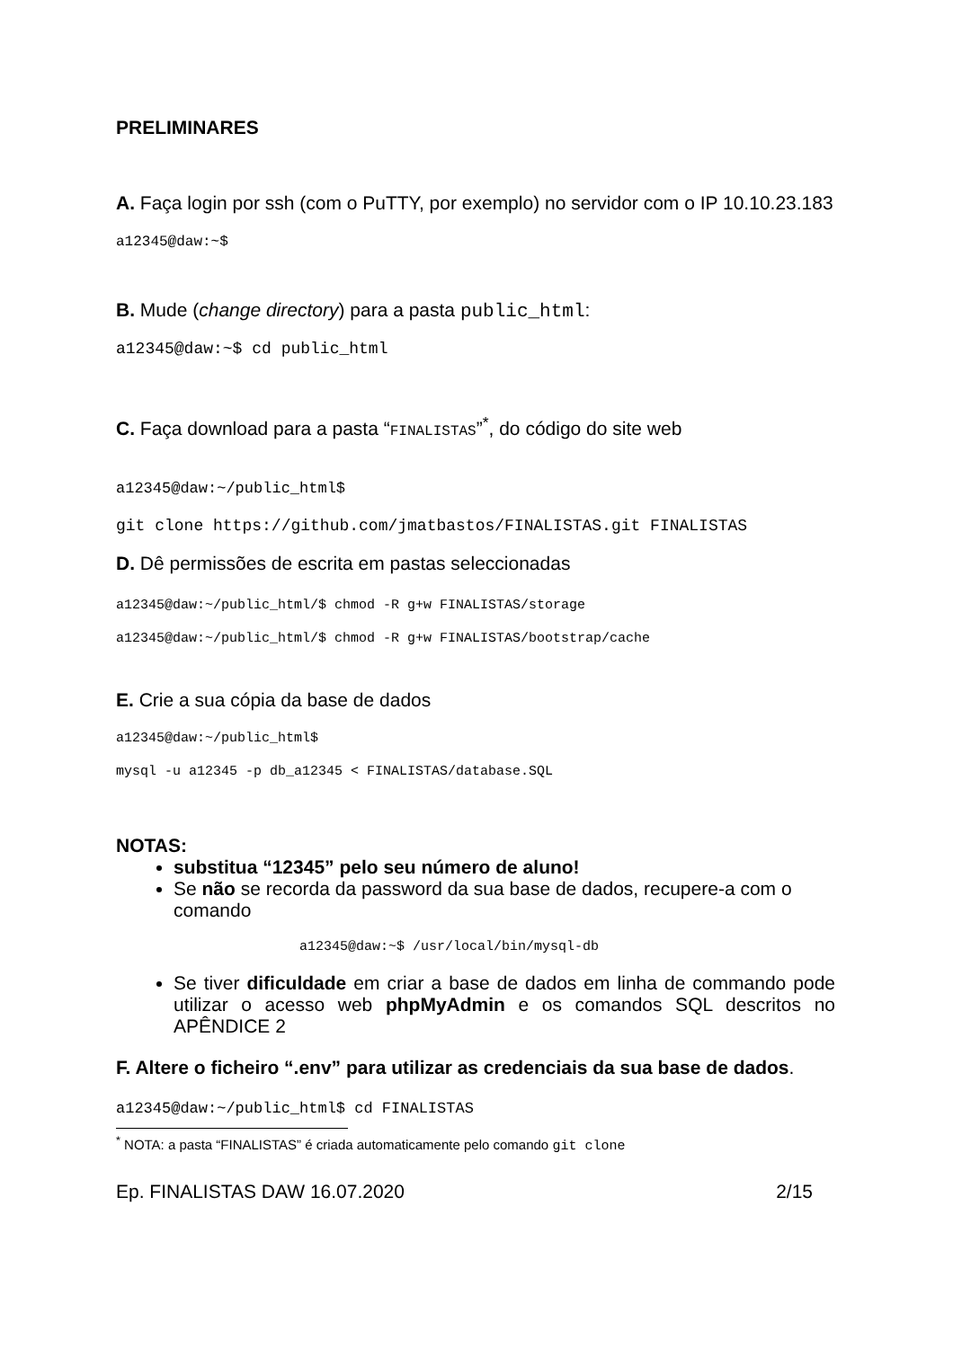PRELIMINARES
A. Faça login por ssh (com o PuTTY, por exemplo) no servidor com o IP 10.10.23.183
a12345@daw:~$
B. Mude (change directory) para a pasta public_html:
a12345@daw:~$ cd public_html
C. Faça download para a pasta “FINALISTAS”<sup>*</sup>, do código do site web
a12345@daw:~/public_html$
git clone https://github.com/jmatbastos/FINALISTAS.git FINALISTAS
D. Dê permissões de escrita em pastas seleccionadas
a12345@daw:~/public_html/$ chmod -R g+w FINALISTAS/storage
a12345@daw:~/public_html/$ chmod -R g+w FINALISTAS/bootstrap/cache
E. Crie a sua cópia da base de dados
a12345@daw:~/public_html$
mysql -u a12345 -p db_a12345 < FINALISTAS/database.SQL
NOTAS:
substitua “12345” pelo seu número de aluno!
Se não se recorda da password da sua base de dados, recupere-a com o comando
a12345@daw:~$ /usr/local/bin/mysql-db
Se tiver dificuldade em criar a base de dados em linha de commando pode utilizar o acesso web phpMyAdmin e os comandos SQL descritos no APÊNDICE 2
F. Altere o ficheiro “.env” para utilizar as credenciais da sua base de dados.
a12345@daw:~/public_html$ cd FINALISTAS
<sup>*</sup> NOTA: a pasta “FINALISTAS” é criada automaticamente pelo comando git clone
Ep. FINALISTAS DAW 16.07.2020 2/15